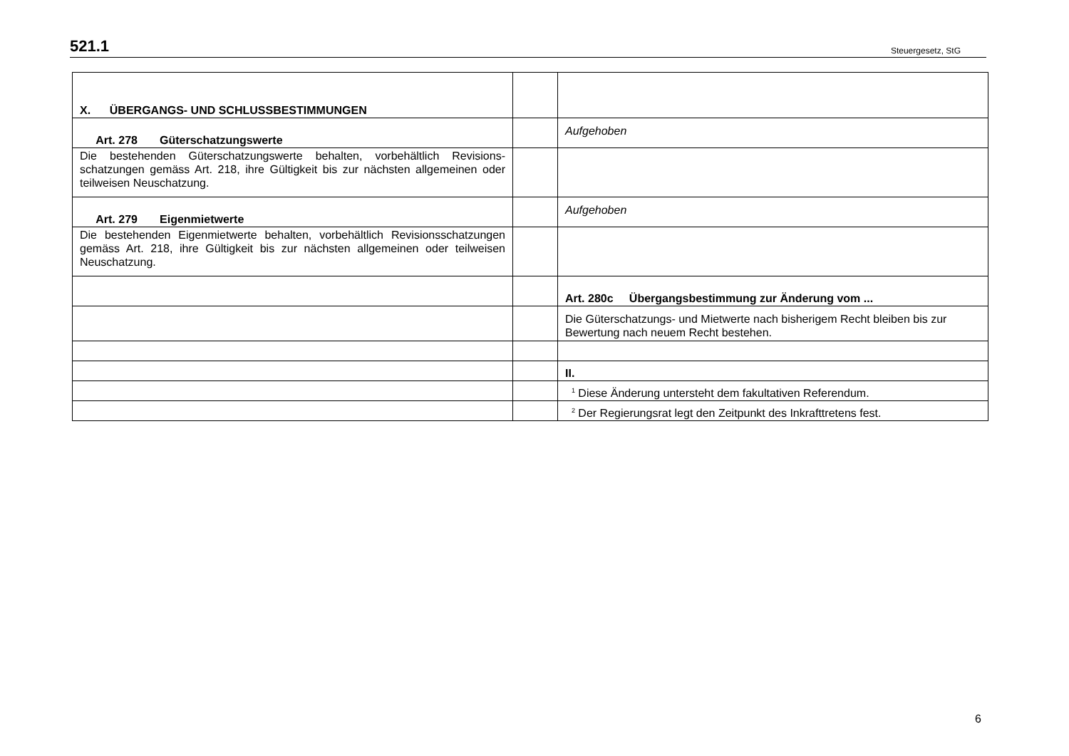521.1 Steuergesetz, StG
| X. ÜBERGANGS- UND SCHLUSSBESTIMMUNGEN | | |
| Art. 278 Güterschatzungswerte | | Aufgehoben |
| Die bestehenden Güterschatzungswerte behalten, vorbehältlich Revisions­schatzungen gemäss Art. 218, ihre Gültigkeit bis zur nächsten allgemeinen oder teilweisen Neuschatzung. | | |
| Art. 279 Eigenmietwerte | | Aufgehoben |
| Die bestehenden Eigenmietwerte behalten, vorbehältlich Revisionsschatzun­gen gemäss Art. 218, ihre Gültigkeit bis zur nächsten allgemeinen oder teil­weisen Neuschatzung. | | |
| | | Art. 280c Übergangsbestimmung zur Änderung vom ... |
| | | Die Güterschatzungs- und Mietwerte nach bisherigem Recht bleiben bis zur Bewertung nach neuem Recht bestehen. |
| | | II. |
| | | <sup>1</sup> Diese Änderung untersteht dem fakultativen Referendum. |
| | | <sup>2</sup> Der Regierungsrat legt den Zeitpunkt des Inkrafttretens fest. |
6